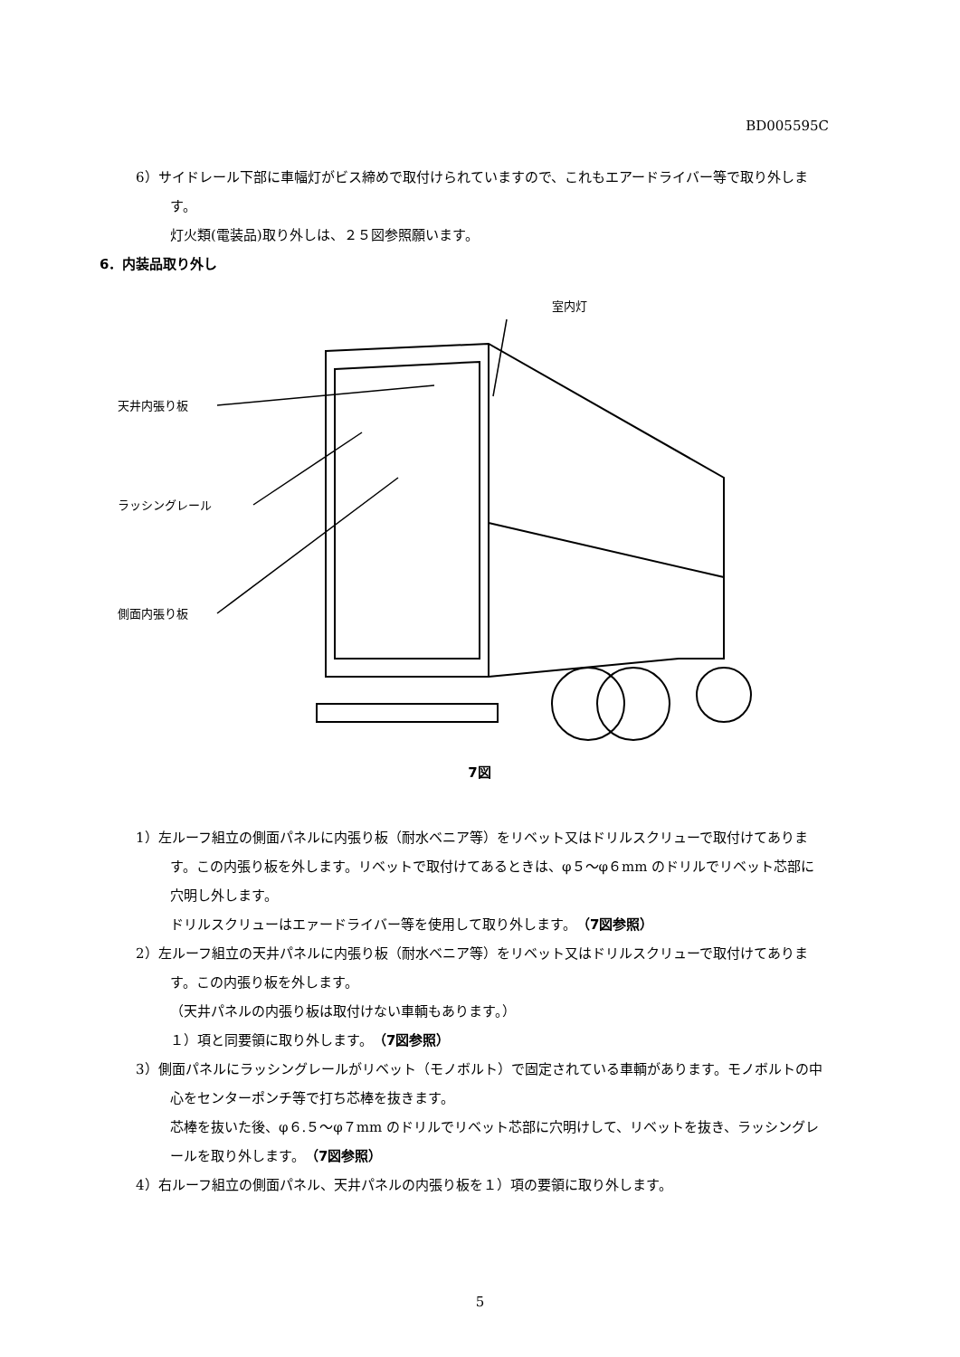BD005595C
6）サイドレール下部に車幅灯がビス締めで取付けられていますので、これもエアードライバー等で取り外します。
灯火類(電装品)取り外しは、２５図参照願います。
6．内装品取り外し
室内灯
天井内張り板
ラッシングレール
側面内張り板
7図
1）左ルーフ組立の側面パネルに内張り板（耐水ベニア等）をリベット又はドリルスクリューで取付けてあります。この内張り板を外します。リベットで取付けてあるときは、φ５～φ６mm のドリルでリベット芯部に穴明し外します。
ドリルスクリューはエァードライバー等を使用して取り外します。（7図参照）
2）左ルーフ組立の天井パネルに内張り板（耐水ベニア等）をリベット又はドリルスクリューで取付けてあります。この内張り板を外します。
（天井パネルの内張り板は取付けない車輌もあります。）
１）項と同要領に取り外します。（7図参照）
3）側面パネルにラッシングレールがリベット（モノボルト）で固定されている車輌があります。モノボルトの中心をセンターポンチ等で打ち芯棒を抜きます。
芯棒を抜いた後、φ６.５～φ７mm のドリルでリベット芯部に穴明けして、リベットを抜き、ラッシングレールを取り外します。（7図参照）
4）右ルーフ組立の側面パネル、天井パネルの内張り板を１）項の要領に取り外します。
5